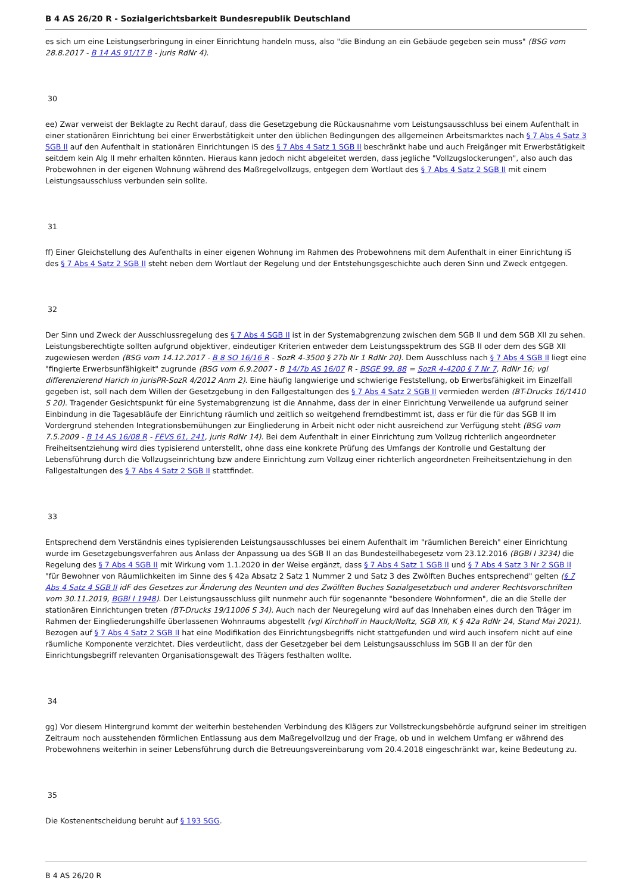B 4 AS 26/20 R - Sozialgerichtsbarkeit Bundesrepublik Deutschland
es sich um eine Leistungserbringung in einer Einrichtung handeln muss, also "die Bindung an ein Gebäude gegeben sein muss" (BSG vom 28.8.2017 - B 14 AS 91/17 B - juris RdNr 4).
30
ee) Zwar verweist der Beklagte zu Recht darauf, dass die Gesetzgebung die Rückausnahme vom Leistungsausschluss bei einem Aufenthalt in einer stationären Einrichtung bei einer Erwerbstätigkeit unter den üblichen Bedingungen des allgemeinen Arbeitsmarktes nach § 7 Abs 4 Satz 3 SGB II auf den Aufenthalt in stationären Einrichtungen iS des § 7 Abs 4 Satz 1 SGB II beschränkt habe und auch Freigänger mit Erwerbstätigkeit seitdem kein Alg II mehr erhalten könnten. Hieraus kann jedoch nicht abgeleitet werden, dass jegliche "Vollzugslockerungen", also auch das Probewohnen in der eigenen Wohnung während des Maßregelvollzugs, entgegen dem Wortlaut des § 7 Abs 4 Satz 2 SGB II mit einem Leistungsausschluss verbunden sein sollte.
31
ff) Einer Gleichstellung des Aufenthalts in einer eigenen Wohnung im Rahmen des Probewohnens mit dem Aufenthalt in einer Einrichtung iS des § 7 Abs 4 Satz 2 SGB II steht neben dem Wortlaut der Regelung und der Entstehungsgeschichte auch deren Sinn und Zweck entgegen.
32
Der Sinn und Zweck der Ausschlussregelung des § 7 Abs 4 SGB II ist in der Systemabgrenzung zwischen dem SGB II und dem SGB XII zu sehen. Leistungsberechtigte sollten aufgrund objektiver, eindeutiger Kriterien entweder dem Leistungsspektrum des SGB II oder dem des SGB XII zugewiesen werden (BSG vom 14.12.2017 - B 8 SO 16/16 R - SozR 4-3500 § 27b Nr 1 RdNr 20). Dem Ausschluss nach § 7 Abs 4 SGB II liegt eine "fingierte Erwerbsunfähigkeit" zugrunde (BSG vom 6.9.2007 - B 14/7b AS 16/07 R - BSGE 99, 88 = SozR 4-4200 § 7 Nr 7, RdNr 16; vgl differenzierend Harich in jurisPR-SozR 4/2012 Anm 2). Eine häufig langwierige und schwierige Feststellung, ob Erwerbsfähigkeit im Einzelfall gegeben ist, soll nach dem Willen der Gesetzgebung in den Fallgestaltungen des § 7 Abs 4 Satz 2 SGB II vermieden werden (BT-Drucks 16/1410 S 20). Tragender Gesichtspunkt für eine Systemabgrenzung ist die Annahme, dass der in einer Einrichtung Verweilende ua aufgrund seiner Einbindung in die Tagesabläufe der Einrichtung räumlich und zeitlich so weitgehend fremdbestimmt ist, dass er für die für das SGB II im Vordergrund stehenden Integrationsbemühungen zur Eingliederung in Arbeit nicht oder nicht ausreichend zur Verfügung steht (BSG vom 7.5.2009 - B 14 AS 16/08 R - FEVS 61, 241, juris RdNr 14). Bei dem Aufenthalt in einer Einrichtung zum Vollzug richterlich angeordneter Freiheitsentziehung wird dies typisierend unterstellt, ohne dass eine konkrete Prüfung des Umfangs der Kontrolle und Gestaltung der Lebensführung durch die Vollzugseinrichtung bzw andere Einrichtung zum Vollzug einer richterlich angeordneten Freiheitsentziehung in den Fallgestaltungen des § 7 Abs 4 Satz 2 SGB II stattfindet.
33
Entsprechend dem Verständnis eines typisierenden Leistungsausschlusses bei einem Aufenthalt im "räumlichen Bereich" einer Einrichtung wurde im Gesetzgebungsverfahren aus Anlass der Anpassung ua des SGB II an das Bundesteilhabegesetz vom 23.12.2016 (BGBl I 3234) die Regelung des § 7 Abs 4 SGB II mit Wirkung vom 1.1.2020 in der Weise ergänzt, dass § 7 Abs 4 Satz 1 SGB II und § 7 Abs 4 Satz 3 Nr 2 SGB II "für Bewohner von Räumlichkeiten im Sinne des § 42a Absatz 2 Satz 1 Nummer 2 und Satz 3 des Zwölften Buches entsprechend" gelten (§ 7 Abs 4 Satz 4 SGB II idF des Gesetzes zur Änderung des Neunten und des Zwölften Buches Sozialgesetzbuch und anderer Rechtsvorschriften vom 30.11.2019, BGBl I 1948). Der Leistungsausschluss gilt nunmehr auch für sogenannte "besondere Wohnformen", die an die Stelle der stationären Einrichtungen treten (BT-Drucks 19/11006 S 34). Auch nach der Neuregelung wird auf das Innehaben eines durch den Träger im Rahmen der Eingliederungshilfe überlassenen Wohnraums abgestellt (vgl Kirchhoff in Hauck/Noftz, SGB XII, K § 42a RdNr 24, Stand Mai 2021). Bezogen auf § 7 Abs 4 Satz 2 SGB II hat eine Modifikation des Einrichtungsbegriffs nicht stattgefunden und wird auch insofern nicht auf eine räumliche Komponente verzichtet. Dies verdeutlicht, dass der Gesetzgeber bei dem Leistungsausschluss im SGB II an der für den Einrichtungsbegriff relevanten Organisationsgewalt des Trägers festhalten wollte.
34
gg) Vor diesem Hintergrund kommt der weiterhin bestehenden Verbindung des Klägers zur Vollstreckungsbehörde aufgrund seiner im streitigen Zeitraum noch ausstehenden förmlichen Entlassung aus dem Maßregelvollzug und der Frage, ob und in welchem Umfang er während des Probewohnens weiterhin in seiner Lebensführung durch die Betreuungsvereinbarung vom 20.4.2018 eingeschränkt war, keine Bedeutung zu.
35
Die Kostenentscheidung beruht auf § 193 SGG.
B 4 AS 26/20 R